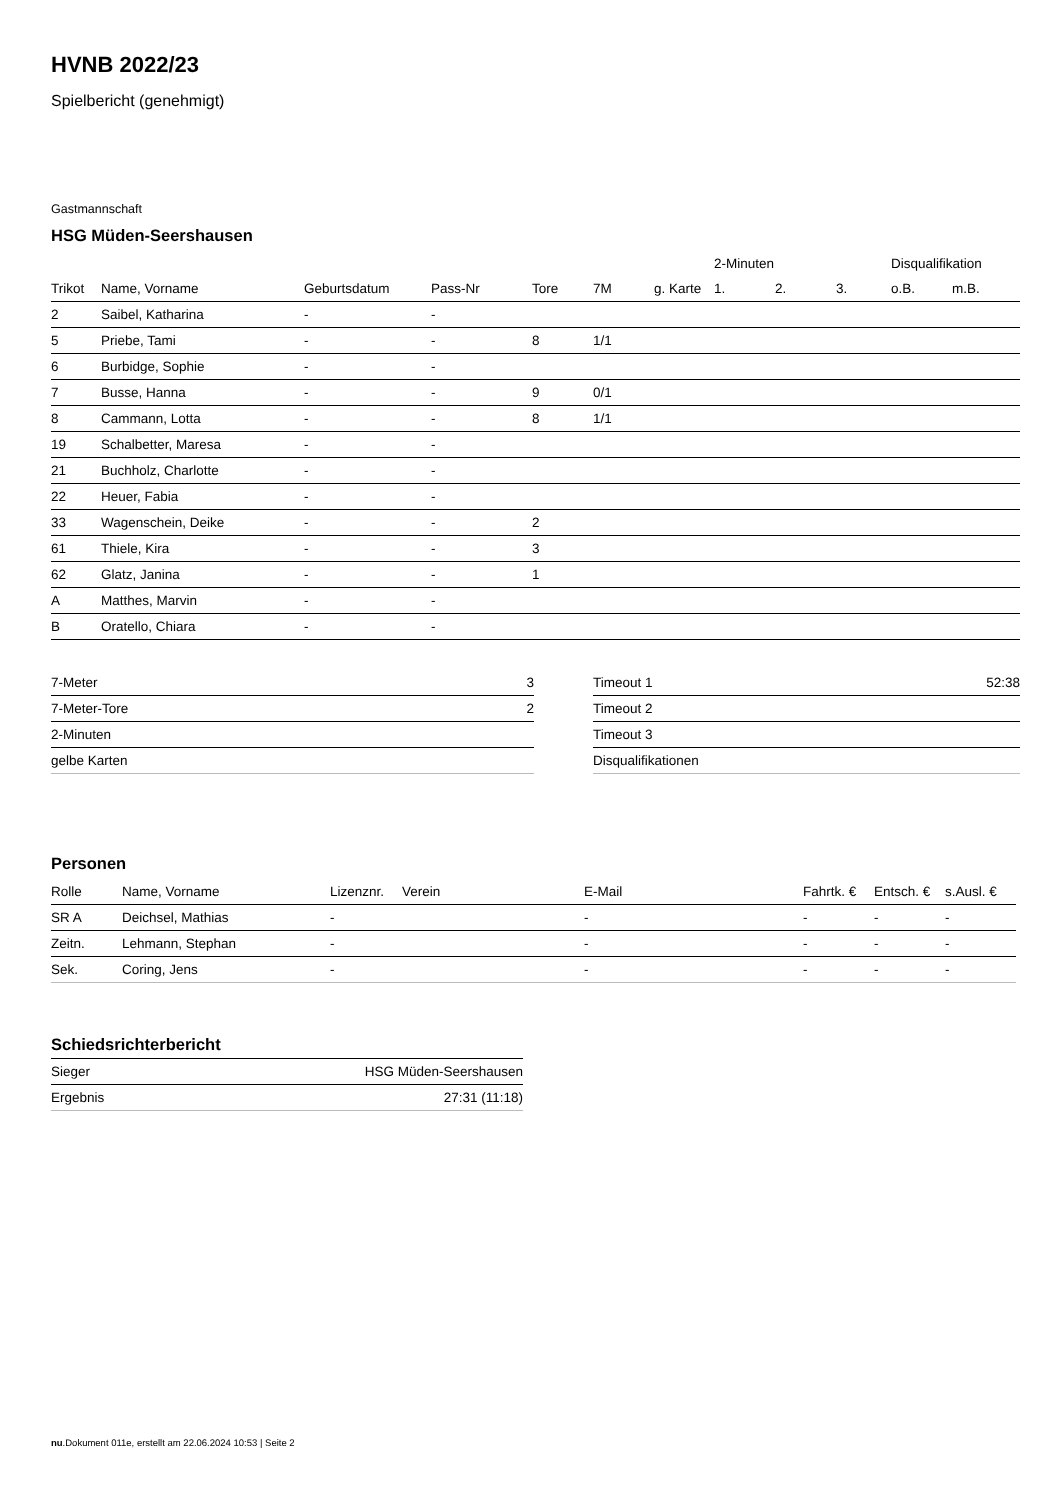HVNB 2022/23
Spielbericht (genehmigt)
Gastmannschaft
HSG Müden-Seershausen
| | | | | | | | 2-Minuten | | | Disqualifikation | |
| Trikot | Name, Vorname | Geburtsdatum | Pass-Nr | Tore | 7M | g. Karte | 1. | 2. | 3. | o.B. | m.B. |
| 2 | Saibel, Katharina | - | - | | | | | | | | |
| 5 | Priebe, Tami | - | - | 8 | 1/1 | | | | | | |
| 6 | Burbidge, Sophie | - | - | | | | | | | | |
| 7 | Busse, Hanna | - | - | 9 | 0/1 | | | | | | |
| 8 | Cammann, Lotta | - | - | 8 | 1/1 | | | | | | |
| 19 | Schalbetter, Maresa | - | - | | | | | | | | |
| 21 | Buchholz, Charlotte | - | - | | | | | | | | |
| 22 | Heuer, Fabia | - | - | | | | | | | | |
| 33 | Wagenschein, Deike | - | - | 2 | | | | | | | |
| 61 | Thiele, Kira | - | - | 3 | | | | | | | |
| 62 | Glatz, Janina | - | - | 1 | | | | | | | |
| A | Matthes, Marvin | - | - | | | | | | | | |
| B | Oratello, Chiara | - | - | | | | | | | | |
| 7-Meter | 3 |
| 7-Meter-Tore | 2 |
| 2-Minuten | |
| gelbe Karten | |
| Timeout 1 | 52:38 |
| Timeout 2 | |
| Timeout 3 | |
| Disqualifikationen | |
Personen
| Rolle | Name, Vorname | Lizenznr. | Verein | E-Mail | Fahrtk. € | Entsch. € | s.Ausl. € |
| --- | --- | --- | --- | --- | --- | --- | --- |
| SR A | Deichsel, Mathias | - | | - | - | - | - |
| Zeitn. | Lehmann, Stephan | - | | - | - | - | - |
| Sek. | Coring, Jens | - | | - | - | - | - |
Schiedsrichterbericht
| Sieger | HSG Müden-Seershausen |
| Ergebnis | 27:31 (11:18) |
nu.Dokument 011e, erstellt am 22.06.2024 10:53 | Seite 2